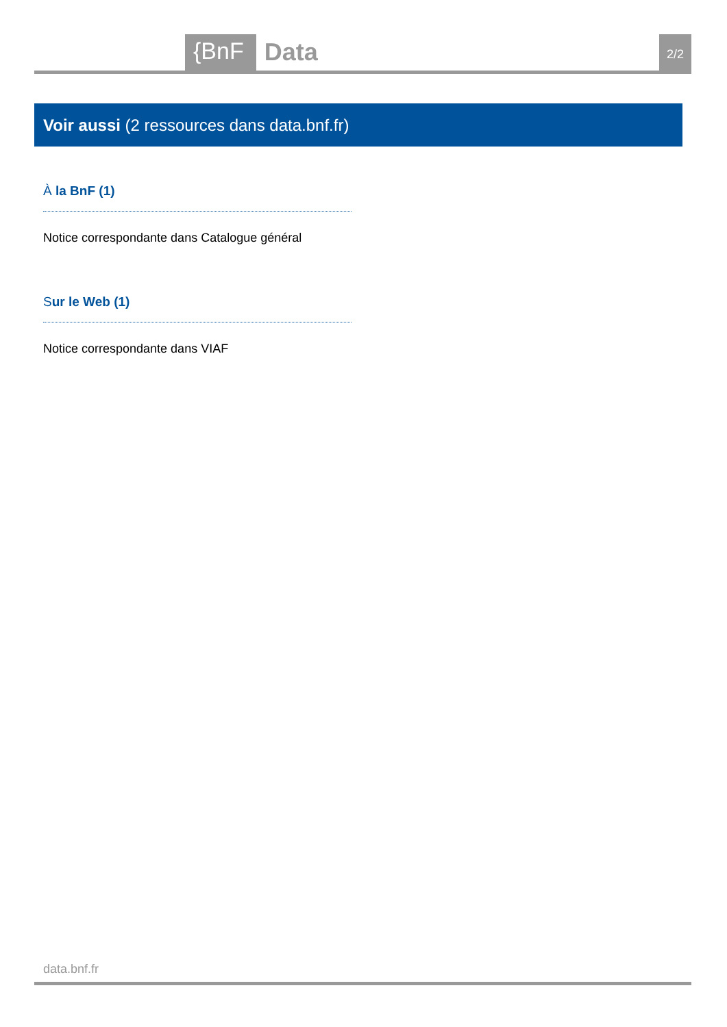{BnF Data 2/2
Voir aussi (2 ressources dans data.bnf.fr)
À la BnF (1)
Notice correspondante dans Catalogue général
Sur le Web (1)
Notice correspondante dans VIAF
data.bnf.fr